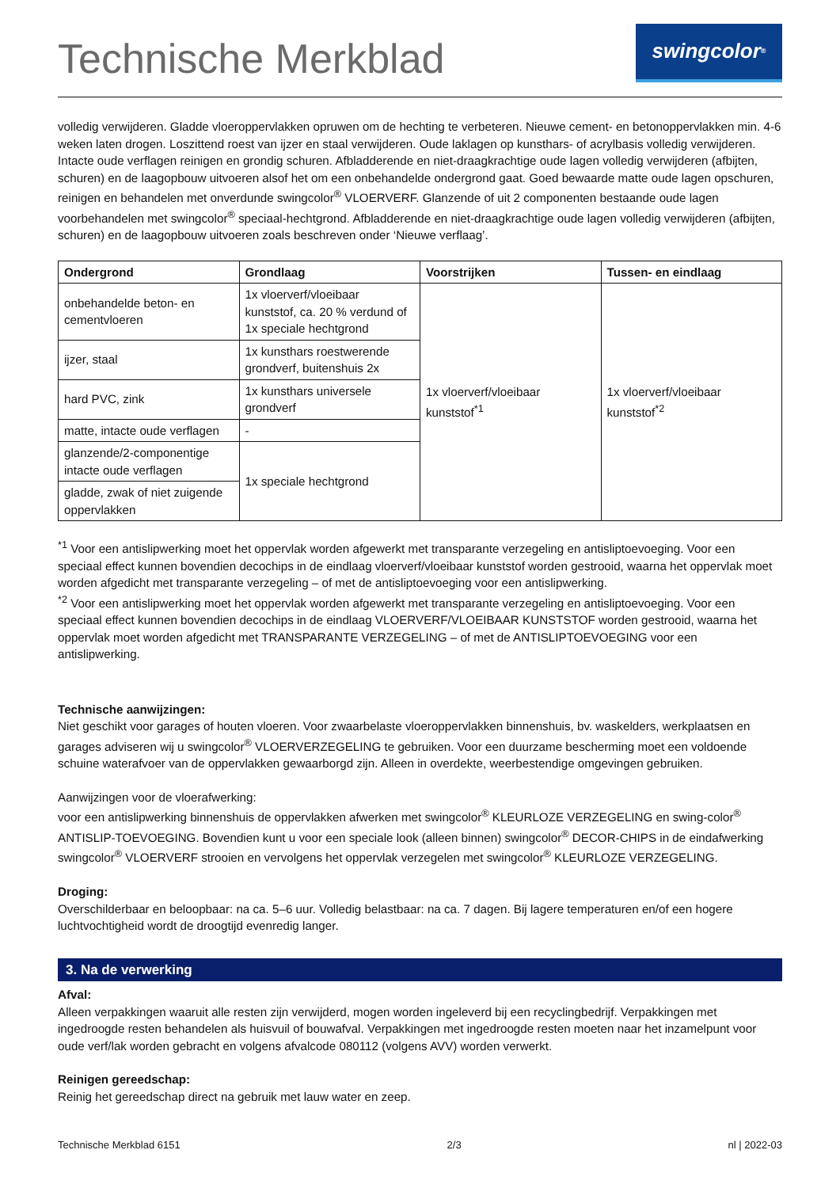Technische Merkblad
swingcolor<sup>®</sup>
volledig verwijderen. Gladde vloeroppervlakken opruwen om de hechting te verbeteren. Nieuwe cement- en betonoppervlakken min. 4-6 weken laten drogen. Loszittend roest van ijzer en staal verwijderen. Oude laklagen op kunsthars- of acrylbasis volledig verwijderen. Intacte oude verflagen reinigen en grondig schuren. Afbladderende en niet-draagkrachtige oude lagen volledig verwijderen (afbijten, schuren) en de laagopbouw uitvoeren alsof het om een onbehandelde ondergrond gaat. Goed bewaarde matte oude lagen opschuren, reinigen en behandelen met onverdunde swingcolor<sup>®</sup> VLOERVERF. Glanzende of uit 2 componenten bestaande oude lagen voorbehandelen met swingcolor<sup>®</sup> speciaal-hechtgrond. Afbladderende en niet-draagkrachtige oude lagen volledig verwijderen (afbijten, schuren) en de laagopbouw uitvoeren zoals beschreven onder ‘Nieuwe verflaag’.
| Ondergrond | Grondlaag | Voorstrijken | Tussen- en eindlaag |
| --- | --- | --- | --- |
| onbehandelde beton- en cementvloeren | 1x vloerverf/vloeibaar kunststof, ca. 20 % verdund of 1x speciale hechtgrond | 1x vloerverf/vloeibaar kunststof<sup>*1</sup> | 1x vloerverf/vloeibaar kunststof<sup>*2</sup> |
| ijzer, staal | 1x kunsthars roestwerende grondverf, buitenshuis 2x | | |
| hard PVC, zink | 1x kunsthars universele grondverf | | |
| matte, intacte oude verflagen | - | | |
| glanzende/2-componentige intacte oude verflagen | 1x speciale hechtgrond | | |
| gladde, zwak of niet zuigende oppervlakken | | | |
<sup>*1</sup> Voor een antislipwerking moet het oppervlak worden afgewerkt met transparante verzegeling en antisliptoevoeging. Voor een speciaal effect kunnen bovendien decochips in de eindlaag vloerverf/vloeibaar kunststof worden gestrooid, waarna het oppervlak moet worden afgedicht met transparante verzegeling – of met de antisliptoevoeging voor een antislipwerking.
<sup>*2</sup> Voor een antislipwerking moet het oppervlak worden afgewerkt met transparante verzegeling en antisliptoevoeging. Voor een speciaal effect kunnen bovendien decochips in de eindlaag VLOERVERF/VLOEIBAAR KUNSTSTOF worden gestrooid, waarna het oppervlak moet worden afgedicht met TRANSPARANTE VERZEGELING – of met de ANTISLIPTOEVOEGING voor een antislipwerking.
Technische aanwijzingen:
Niet geschikt voor garages of houten vloeren. Voor zwaarbelaste vloeroppervlakken binnenshuis, bv. waskelders, werkplaatsen en garages adviseren wij u swingcolor<sup>®</sup> VLOERVERZEGELING te gebruiken. Voor een duurzame bescherming moet een voldoende schuine waterafvoer van de oppervlakken gewaarborgd zijn. Alleen in overdekte, weerbestendige omgevingen gebruiken.
Aanwijzingen voor de vloerafwerking:
voor een antislipwerking binnenshuis de oppervlakken afwerken met swingcolor<sup>®</sup> KLEURLOZE VERZEGELING en swing-color<sup>®</sup> ANTISLIP-TOEVOEGING. Bovendien kunt u voor een speciale look (alleen binnen) swingcolor<sup>®</sup> DECOR-CHIPS in de eindafwerking swingcolor<sup>®</sup> VLOERVERF strooien en vervolgens het oppervlak verzegelen met swingcolor<sup>®</sup> KLEURLOZE VERZEGELING.
Droging:
Overschilderbaar en beloopbaar: na ca. 5–6 uur. Volledig belastbaar: na ca. 7 dagen. Bij lagere temperaturen en/of een hogere luchtvochtigheid wordt de droogtijd evenredig langer.
3. Na de verwerking
Afval:
Alleen verpakkingen waaruit alle resten zijn verwijderd, mogen worden ingeleverd bij een recyclingbedrijf. Verpakkingen met ingedroogde resten behandelen als huisvuil of bouwafval. Verpakkingen met ingedroogde resten moeten naar het inzamelpunt voor oude verf/lak worden gebracht en volgens afvalcode 080112 (volgens AVV) worden verwerkt.
Reinigen gereedschap:
Reinig het gereedschap direct na gebruik met lauw water en zeep.
Technische Merkblad 6151 2/3 nl | 2022-03